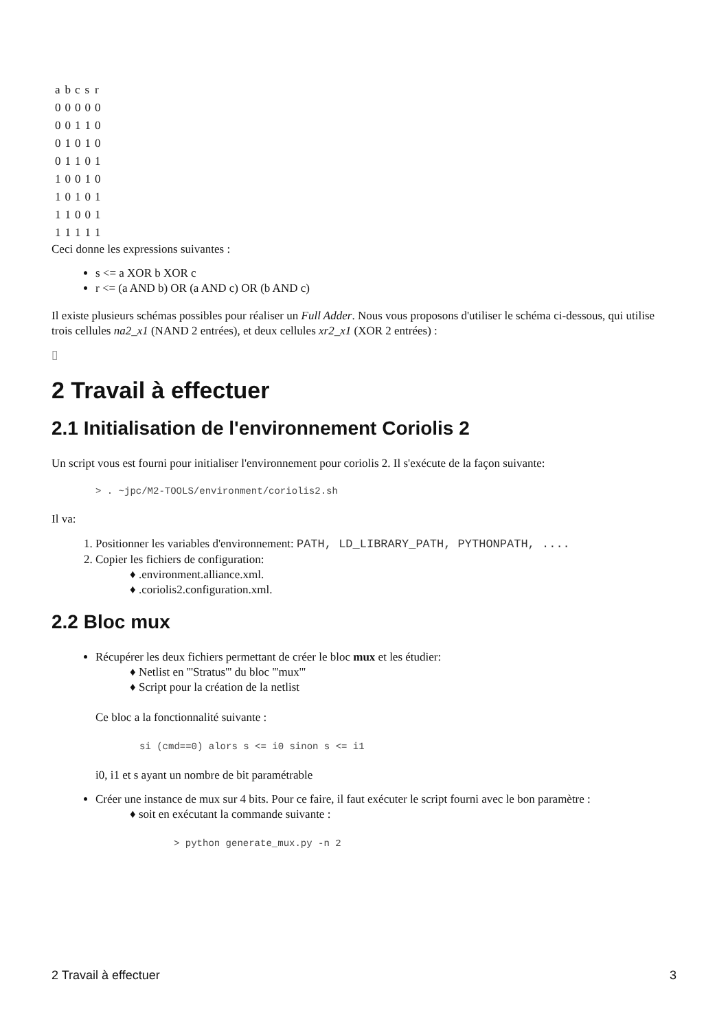| a | b | c | s | r |
| 0 | 0 | 0 | 0 | 0 |
| 0 | 0 | 1 | 1 | 0 |
| 0 | 1 | 0 | 1 | 0 |
| 0 | 1 | 1 | 0 | 1 |
| 1 | 0 | 0 | 1 | 0 |
| 1 | 0 | 1 | 0 | 1 |
| 1 | 1 | 0 | 0 | 1 |
| 1 | 1 | 1 | 1 | 1 |
Ceci donne les expressions suivantes :
s <= a XOR b XOR c
r <= (a AND b) OR (a AND c) OR (b AND c)
Il existe plusieurs schémas possibles pour réaliser un Full Adder. Nous vous proposons d'utiliser le schéma ci-dessous, qui utilise trois cellules na2_x1 (NAND 2 entrées), et deux cellules xr2_x1 (XOR 2 entrées) :
▯
2 Travail à effectuer
2.1 Initialisation de l'environnement Coriolis 2
Un script vous est fourni pour initialiser l'environnement pour coriolis 2. Il s'exécute de la façon suivante:
> . ~jpc/M2-TOOLS/environment/coriolis2.sh
Il va:
1. Positionner les variables d'environnement: PATH, LD_LIBRARY_PATH, PYTHONPATH, ....
2. Copier les fichiers de configuration:
♦ .environment.alliance.xml.
♦ .coriolis2.configuration.xml.
2.2 Bloc mux
Récupérer les deux fichiers permettant de créer le bloc mux et les étudier:
♦ Netlist en '''Stratus''' du bloc '''mux'''
♦ Script pour la création de la netlist
Ce bloc a la fonctionnalité suivante :
si (cmd==0) alors s <= i0 sinon s <= i1
i0, i1 et s ayant un nombre de bit paramétrable
Créer une instance de mux sur 4 bits. Pour ce faire, il faut exécuter le script fourni avec le bon paramètre :
♦ soit en exécutant la commande suivante :
> python generate_mux.py -n 2
2 Travail à effectuer 3